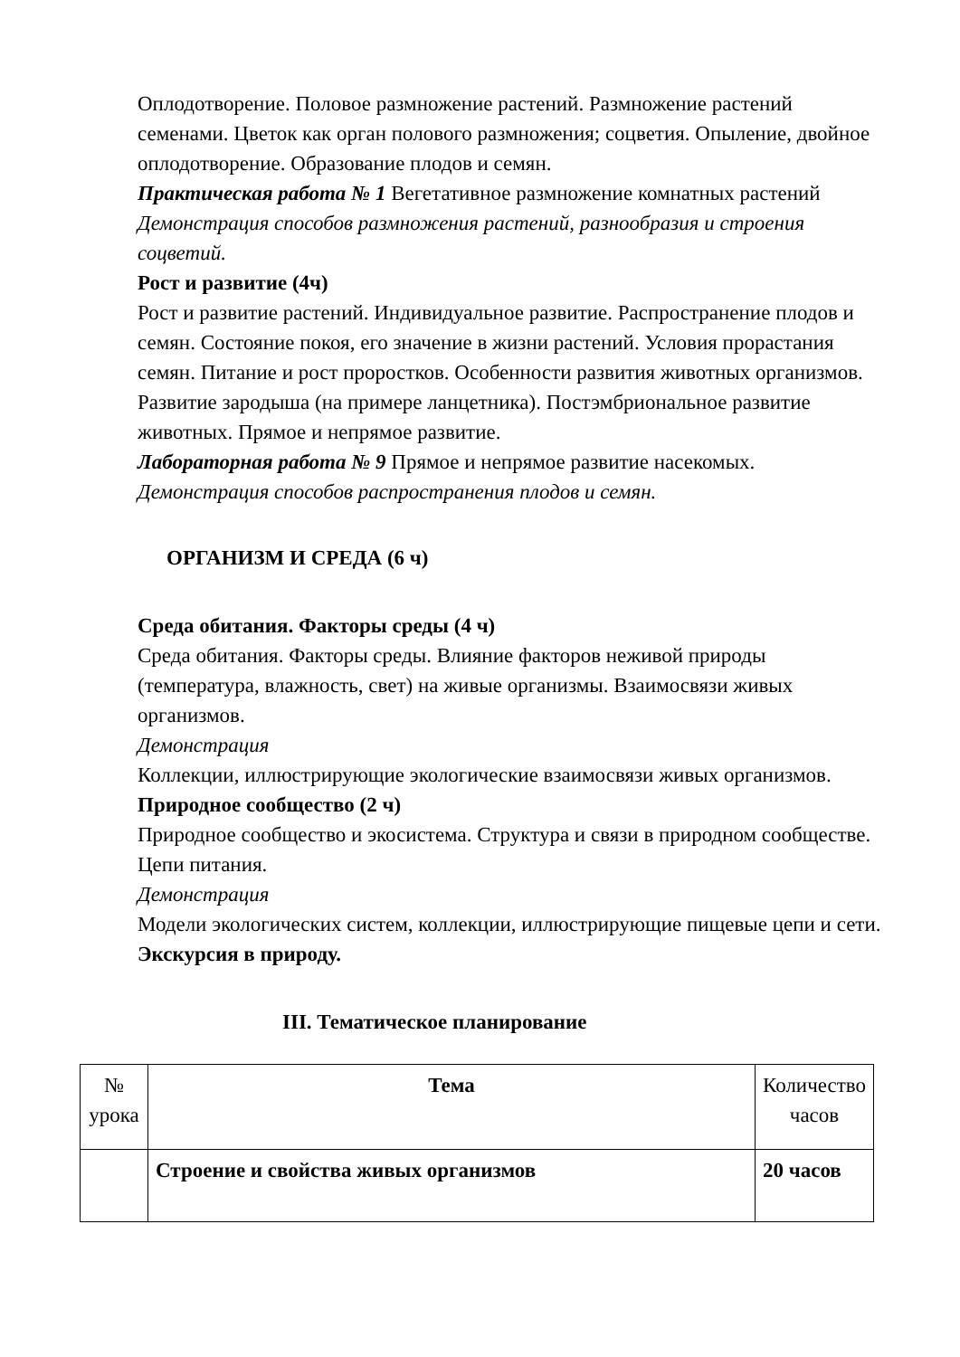Оплодотворение. Половое размножение растений. Размножение растений семенами. Цветок как орган полового размножения; соцветия. Опыление, двойное оплодотворение. Образование плодов и семян.
Практическая работа № 1 Вегетативное размножение комнатных растений
Демонстрация способов размножения растений, разнообразия и строения соцветий.
Рост и развитие (4ч)
Рост и развитие растений. Индивидуальное развитие. Распространение плодов и семян. Состояние покоя, его значение в жизни растений. Условия прорастания семян. Питание и рост проростков. Особенности развития животных организмов. Развитие зародыша (на примере ланцетника). Постэмбриональное развитие животных. Прямое и непрямое развитие.
Лабораторная работа № 9 Прямое и непрямое развитие насекомых.
Демонстрация способов распространения плодов и семян.
ОРГАНИЗМ И СРЕДА (6 ч)
Среда обитания. Факторы среды (4 ч)
Среда обитания. Факторы среды. Влияние факторов неживой природы (температура, влажность, свет) на живые организмы. Взаимосвязи живых организмов.
Демонстрация
Коллекции, иллюстрирующие экологические взаимосвязи живых организмов.
Природное сообщество (2 ч)
Природное сообщество и экосистема. Структура и связи в природном сообществе. Цепи питания.
Демонстрация
Модели экологических систем, коллекции, иллюстрирующие пищевые цепи и сети.
Экскурсия в природу.
III. Тематическое планирование
| № урока | Тема | Количество часов |
| | Строение и свойства живых организмов | 20 часов |